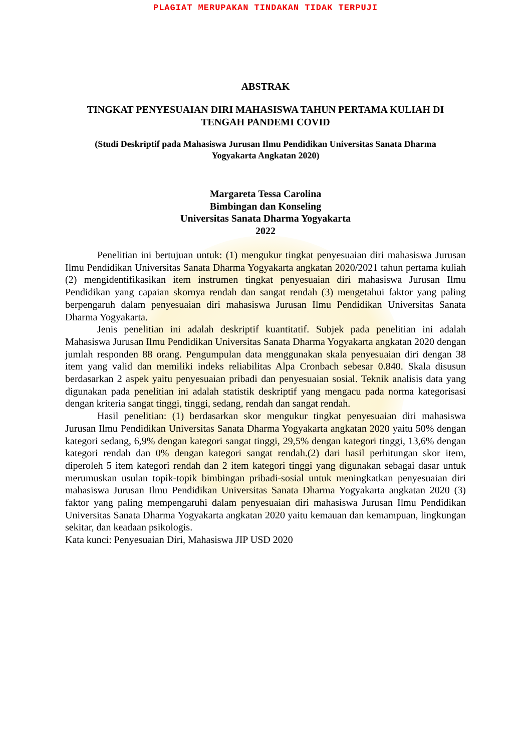PLAGIAT MERUPAKAN TINDAKAN TIDAK TERPUJI
ABSTRAK
TINGKAT PENYESUAIAN DIRI MAHASISWA TAHUN PERTAMA KULIAH DI
TENGAH PANDEMI COVID
(Studi Deskriptif pada Mahasiswa Jurusan Ilmu Pendidikan Universitas Sanata Dharma
Yogyakarta Angkatan 2020)
Margareta Tessa Carolina
Bimbingan dan Konseling
Universitas Sanata Dharma Yogyakarta
2022
Penelitian ini bertujuan untuk: (1) mengukur tingkat penyesuaian diri mahasiswa Jurusan Ilmu Pendidikan Universitas Sanata Dharma Yogyakarta angkatan 2020/2021 tahun pertama kuliah (2) mengidentifikasikan item instrumen tingkat penyesuaian diri mahasiswa Jurusan Ilmu Pendidikan yang capaian skornya rendah dan sangat rendah (3) mengetahui faktor yang paling berpengaruh dalam penyesuaian diri mahasiswa Jurusan Ilmu Pendidikan Universitas Sanata Dharma Yogyakarta.
Jenis penelitian ini adalah deskriptif kuantitatif. Subjek pada penelitian ini adalah Mahasiswa Jurusan Ilmu Pendidikan Universitas Sanata Dharma Yogyakarta angkatan 2020 dengan jumlah responden 88 orang. Pengumpulan data menggunakan skala penyesuaian diri dengan 38 item yang valid dan memiliki indeks reliabilitas Alpa Cronbach sebesar 0.840. Skala disusun berdasarkan 2 aspek yaitu penyesuaian pribadi dan penyesuaian sosial. Teknik analisis data yang digunakan pada penelitian ini adalah statistik deskriptif yang mengacu pada norma kategorisasi dengan kriteria sangat tinggi, tinggi, sedang, rendah dan sangat rendah.
Hasil penelitian: (1) berdasarkan skor mengukur tingkat penyesuaian diri mahasiswa Jurusan Ilmu Pendidikan Universitas Sanata Dharma Yogyakarta angkatan 2020 yaitu 50% dengan kategori sedang, 6,9% dengan kategori sangat tinggi, 29,5% dengan kategori tinggi, 13,6% dengan kategori rendah dan 0% dengan kategori sangat rendah.(2) dari hasil perhitungan skor item, diperoleh 5 item kategori rendah dan 2 item kategori tinggi yang digunakan sebagai dasar untuk merumuskan usulan topik-topik bimbingan pribadi-sosial untuk meningkatkan penyesuaian diri mahasiswa Jurusan Ilmu Pendidikan Universitas Sanata Dharma Yogyakarta angkatan 2020 (3) faktor yang paling mempengaruhi dalam penyesuaian diri mahasiswa Jurusan Ilmu Pendidikan Universitas Sanata Dharma Yogyakarta angkatan 2020 yaitu kemauan dan kemampuan, lingkungan sekitar, dan keadaan psikologis.
Kata kunci: Penyesuaian Diri, Mahasiswa JIP USD 2020